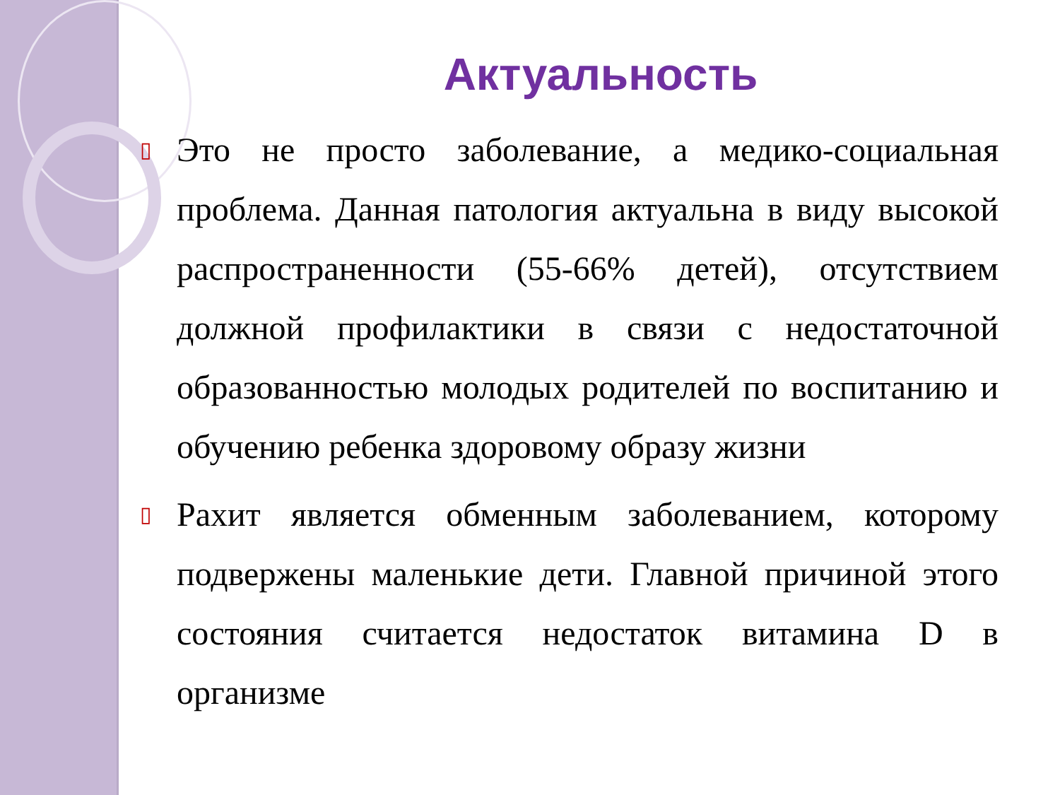Актуальность
▯ Это не просто заболевание, а медико-социальная проблема. Данная патология актуальна в виду высокой распространенности (55-66% детей), отсутствием должной профилактики в связи с недостаточной образованностью молодых родителей по воспитанию и обучению ребенка здоровому образу жизни
▯ Рахит является обменным заболеванием, которому подвержены маленькие дети. Главной причиной этого состояния считается недостаток витамина D в организме